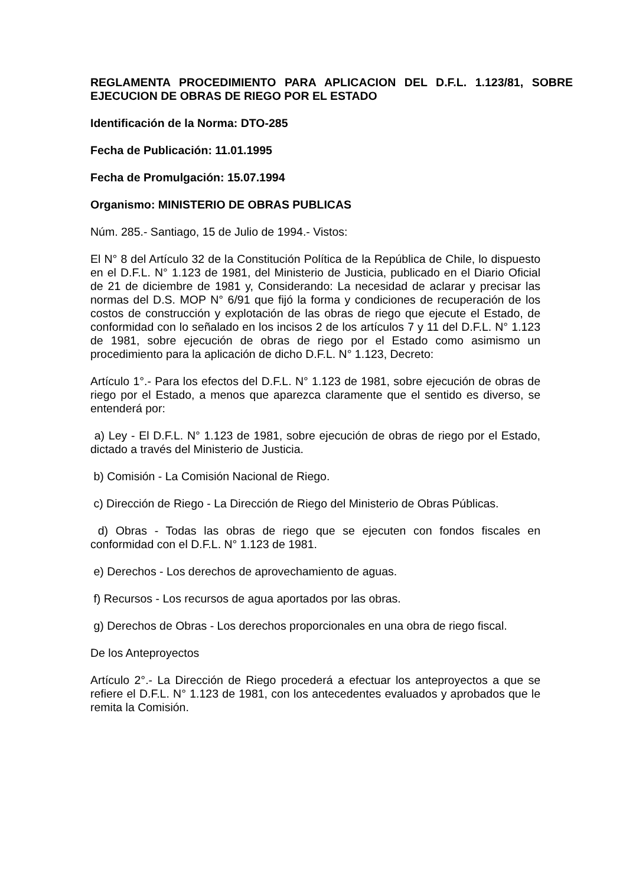REGLAMENTA PROCEDIMIENTO PARA APLICACION DEL D.F.L. 1.123/81, SOBRE EJECUCION DE OBRAS DE RIEGO POR EL ESTADO
Identificación de la Norma: DTO-285
Fecha de Publicación: 11.01.1995
Fecha de Promulgación: 15.07.1994
Organismo: MINISTERIO DE OBRAS PUBLICAS
Núm. 285.- Santiago, 15 de Julio de 1994.- Vistos:
El N° 8 del Artículo 32 de la Constitución Política de la República de Chile, lo dispuesto en el D.F.L. N° 1.123 de 1981, del Ministerio de Justicia, publicado en el Diario Oficial de 21 de diciembre de 1981 y, Considerando: La necesidad de aclarar y precisar las normas del D.S. MOP N° 6/91 que fijó la forma y condiciones de recuperación de los costos de construcción y explotación de las obras de riego que ejecute el Estado, de conformidad con lo señalado en los incisos 2 de los artículos 7 y 11 del D.F.L. N° 1.123 de 1981, sobre ejecución de obras de riego por el Estado como asimismo un procedimiento para la aplicación de dicho D.F.L. N° 1.123, Decreto:
Artículo 1°.- Para los efectos del D.F.L. N° 1.123 de 1981, sobre ejecución de obras de riego por el Estado, a menos que aparezca claramente que el sentido es diverso, se entenderá por:
a) Ley - El D.F.L. N° 1.123 de 1981, sobre ejecución de obras de riego por el Estado, dictado a través del Ministerio de Justicia.
b) Comisión - La Comisión Nacional de Riego.
c) Dirección de Riego - La Dirección de Riego del Ministerio de Obras Públicas.
d) Obras - Todas las obras de riego que se ejecuten con fondos fiscales en conformidad con el D.F.L. N° 1.123 de 1981.
e) Derechos - Los derechos de aprovechamiento de aguas.
f) Recursos - Los recursos de agua aportados por las obras.
g) Derechos de Obras - Los derechos proporcionales en una obra de riego fiscal.
De los Anteproyectos
Artículo 2°.- La Dirección de Riego procederá a efectuar los anteproyectos a que se refiere el D.F.L. N° 1.123 de 1981, con los antecedentes evaluados y aprobados que le remita la Comisión.